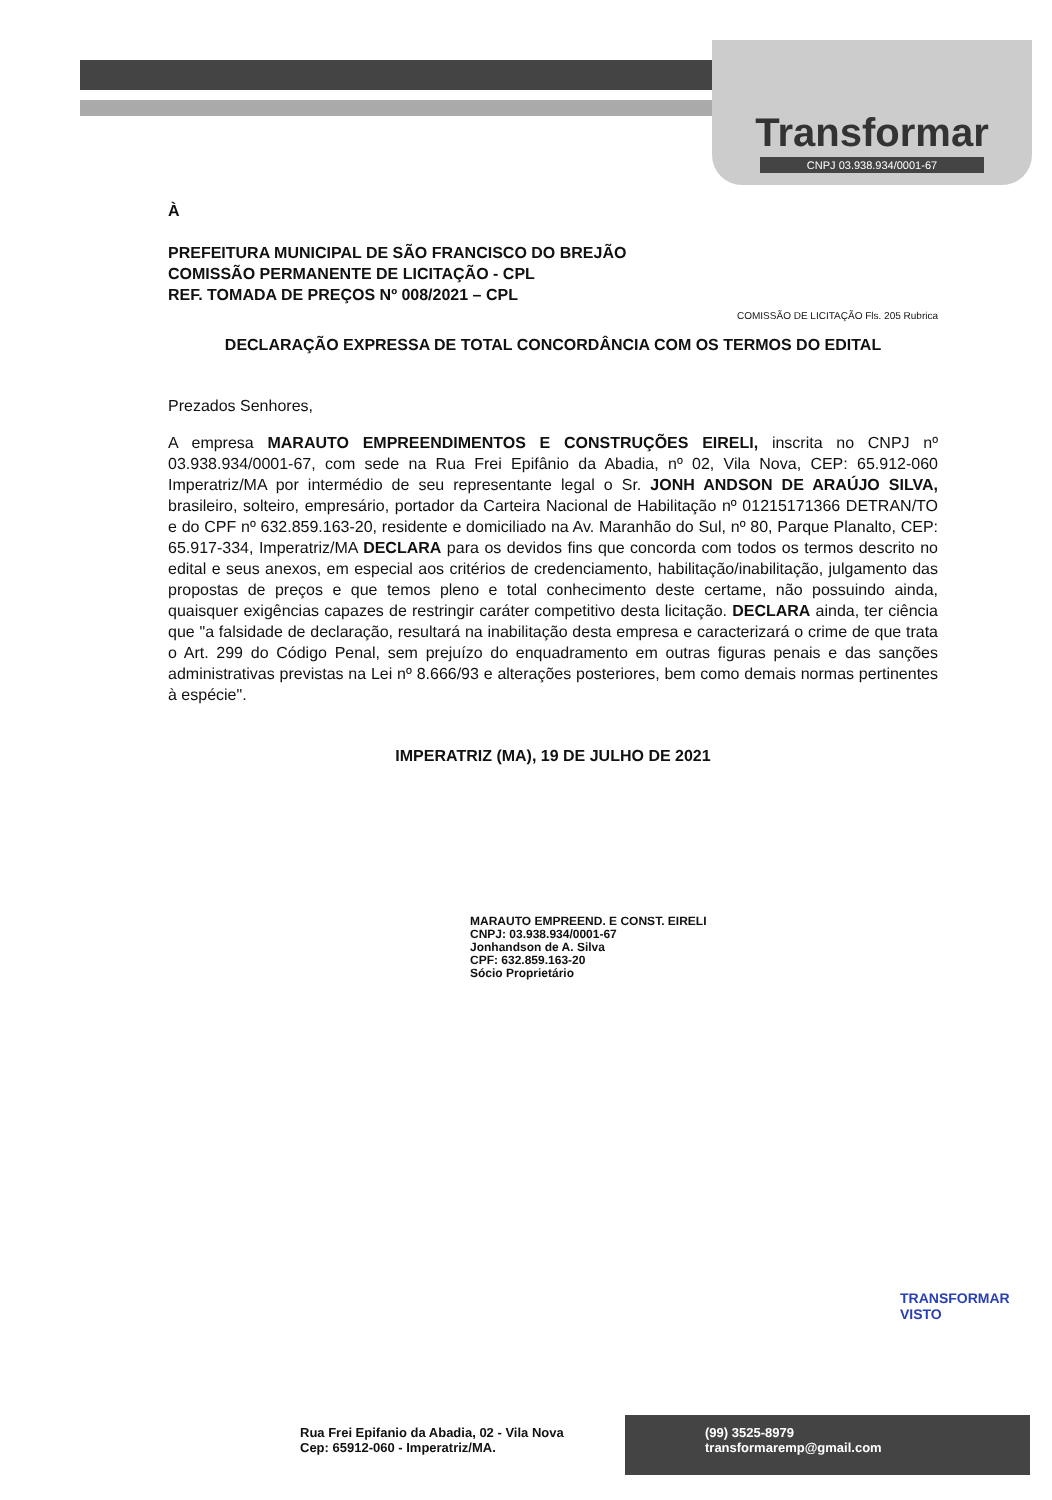Transformar
CNPJ 03.938.934/0001-67
À
PREFEITURA MUNICIPAL DE SÃO FRANCISCO DO BREJÃO
COMISSÃO PERMANENTE DE LICITAÇÃO - CPL
REF. TOMADA DE PREÇOS Nº 008/2021 – CPL
COMISSÃO DE LICITAÇÃO Fls. 205 Rubrica
DECLARAÇÃO EXPRESSA DE TOTAL CONCORDÂNCIA COM OS TERMOS DO EDITAL
Prezados Senhores,
A empresa MARAUTO EMPREENDIMENTOS E CONSTRUÇÕES EIRELI, inscrita no CNPJ nº 03.938.934/0001-67, com sede na Rua Frei Epifânio da Abadia, nº 02, Vila Nova, CEP: 65.912-060 Imperatriz/MA por intermédio de seu representante legal o Sr. JONH ANDSON DE ARAÚJO SILVA, brasileiro, solteiro, empresário, portador da Carteira Nacional de Habilitação nº 01215171366 DETRAN/TO e do CPF nº 632.859.163-20, residente e domiciliado na Av. Maranhão do Sul, nº 80, Parque Planalto, CEP: 65.917-334, Imperatriz/MA DECLARA para os devidos fins que concorda com todos os termos descrito no edital e seus anexos, em especial aos critérios de credenciamento, habilitação/inabilitação, julgamento das propostas de preços e que temos pleno e total conhecimento deste certame, não possuindo ainda, quaisquer exigências capazes de restringir caráter competitivo desta licitação. DECLARA ainda, ter ciência que "a falsidade de declaração, resultará na inabilitação desta empresa e caracterizará o crime de que trata o Art. 299 do Código Penal, sem prejuízo do enquadramento em outras figuras penais e das sanções administrativas previstas na Lei nº 8.666/93 e alterações posteriores, bem como demais normas pertinentes à espécie".
IMPERATRIZ (MA), 19 DE JULHO DE 2021
MARAUTO EMPREEND. E CONST. EIRELI
CNPJ: 03.938.934/0001-67
Jonhandson de A. Silva
CPF: 632.859.163-20
Sócio Proprietário
TRANSFORMAR VISTO
Rua Frei Epifanio da Abadia, 02 - Vila Nova
Cep: 65912-060 - Imperatriz/MA.
(99) 3525-8979
transformaremp@gmail.com